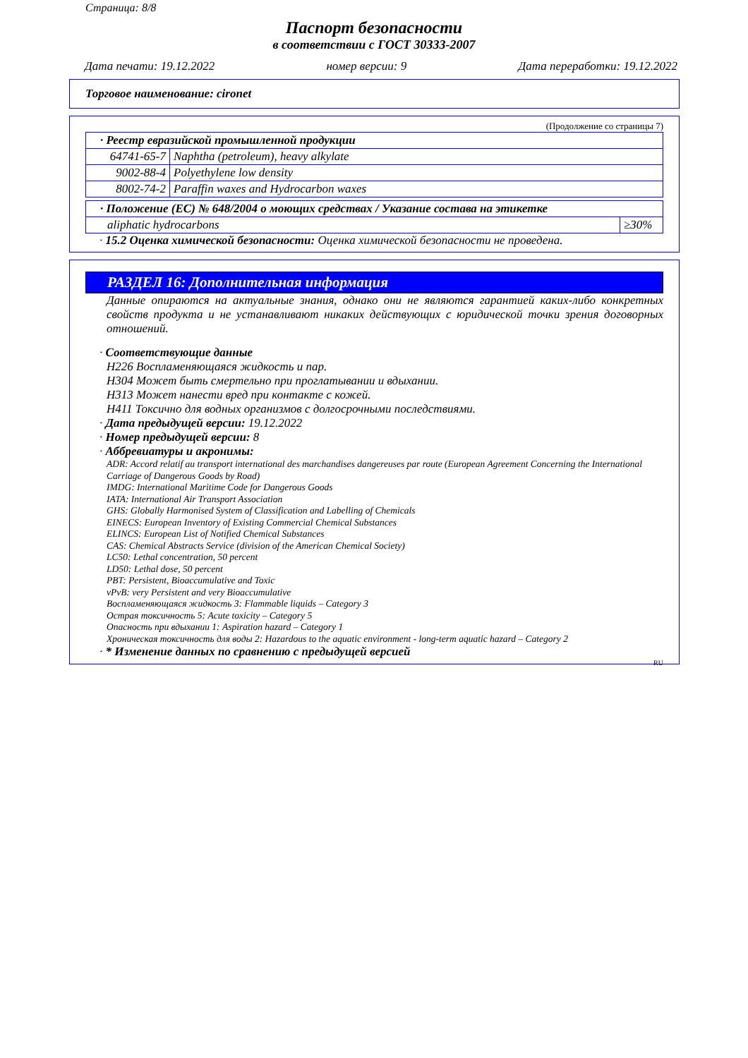Страница: 8/8
Паспорт безопасности
в соответствии с ГОСТ 30333-2007
Дата печати: 19.12.2022 номер версии: 9 Дата переработки: 19.12.2022
Торговое наименование: cironet
(Продолжение со страницы 7)
| · Реестр евразийской промышленной продукции | |
| 64741-65-7 | Naphtha (petroleum), heavy alkylate |
| 9002-88-4 | Polyethylene low density |
| 8002-74-2 | Paraffin waxes and Hydrocarbon waxes |
| · Положение (ЕС) № 648/2004 о моющих средствах / Указание состава на этикетке | |
| aliphatic hydrocarbons | ≥30% |
· 15.2 Оценка химической безопасности: Оценка химической безопасности не проведена.
РАЗДЕЛ 16: Дополнительная информация
Данные опираются на актуальные знания, однако они не являются гарантией каких-либо конкретных свойств продукта и не устанавливают никаких действующих с юридической точки зрения договорных отношений.
· Соответствующие данные
H226 Воспламеняющаяся жидкость и пар.
H304 Может быть смертельно при проглатывании и вдыхании.
H313 Может нанести вред при контакте с кожей.
H411 Токсично для водных организмов с долгосрочными последствиями.
· Дата предыдущей версии: 19.12.2022
· Номер предыдущей версии: 8
· Аббревиатуры и акронимы:
ADR: Accord relatif au transport international des marchandises dangereuses par route (European Agreement Concerning the International Carriage of Dangerous Goods by Road)
IMDG: International Maritime Code for Dangerous Goods
IATA: International Air Transport Association
GHS: Globally Harmonised System of Classification and Labelling of Chemicals
EINECS: European Inventory of Existing Commercial Chemical Substances
ELINCS: European List of Notified Chemical Substances
CAS: Chemical Abstracts Service (division of the American Chemical Society)
LC50: Lethal concentration, 50 percent
LD50: Lethal dose, 50 percent
PBT: Persistent, Bioaccumulative and Toxic
vPvB: very Persistent and very Bioaccumulative
Воспламеняющаяся жидкость 3: Flammable liquids – Category 3
Острая токсичность 5: Acute toxicity – Category 5
Опасность при вдыхании 1: Aspiration hazard – Category 1
Хроническая токсичность для воды 2: Hazardous to the aquatic environment - long-term aquatic hazard – Category 2
· * Изменение данных по сравнению с предыдущей версией
RU